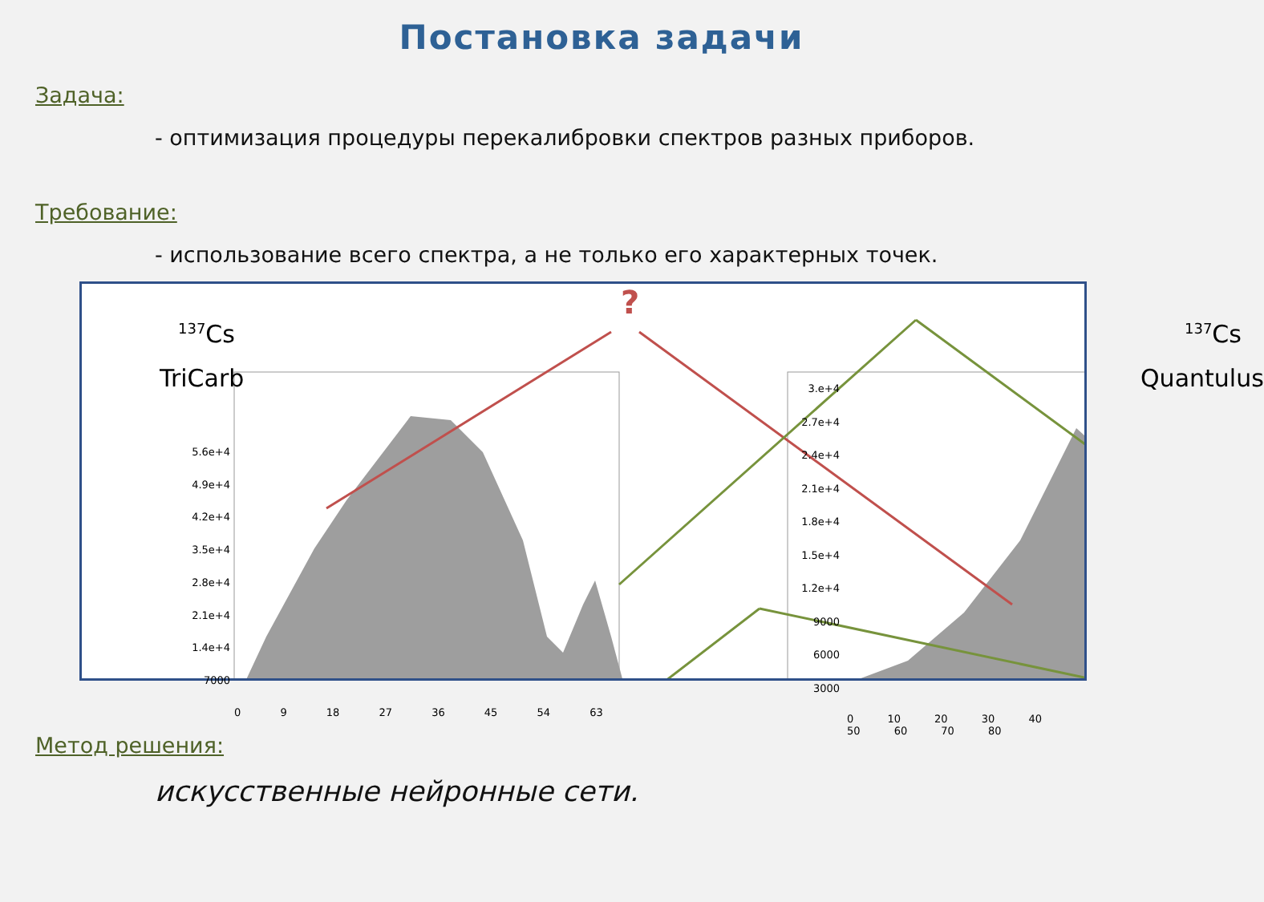Постановка задачи
Задача:
- оптимизация процедуры перекалибровки спектров разных приборов.
Требование:
- использование всего спектра, а не только его характерных точек.
?
<sup>137</sup>Cs
TriCarb
<sup>137</sup>Cs
Quantulus
5.6e+4
4.9e+4
4.2e+4
3.5e+4
2.8e+4
2.1e+4
1.4e+4
7000
0 9 18 27 36 45 54 63
3.e+4
2.7e+4
2.4e+4
2.1e+4
1.8e+4
1.5e+4
1.2e+4
9000
6000
3000
0 10 20 30 40 50 60 70 80
Метод решения:
искусственные нейронные сети.